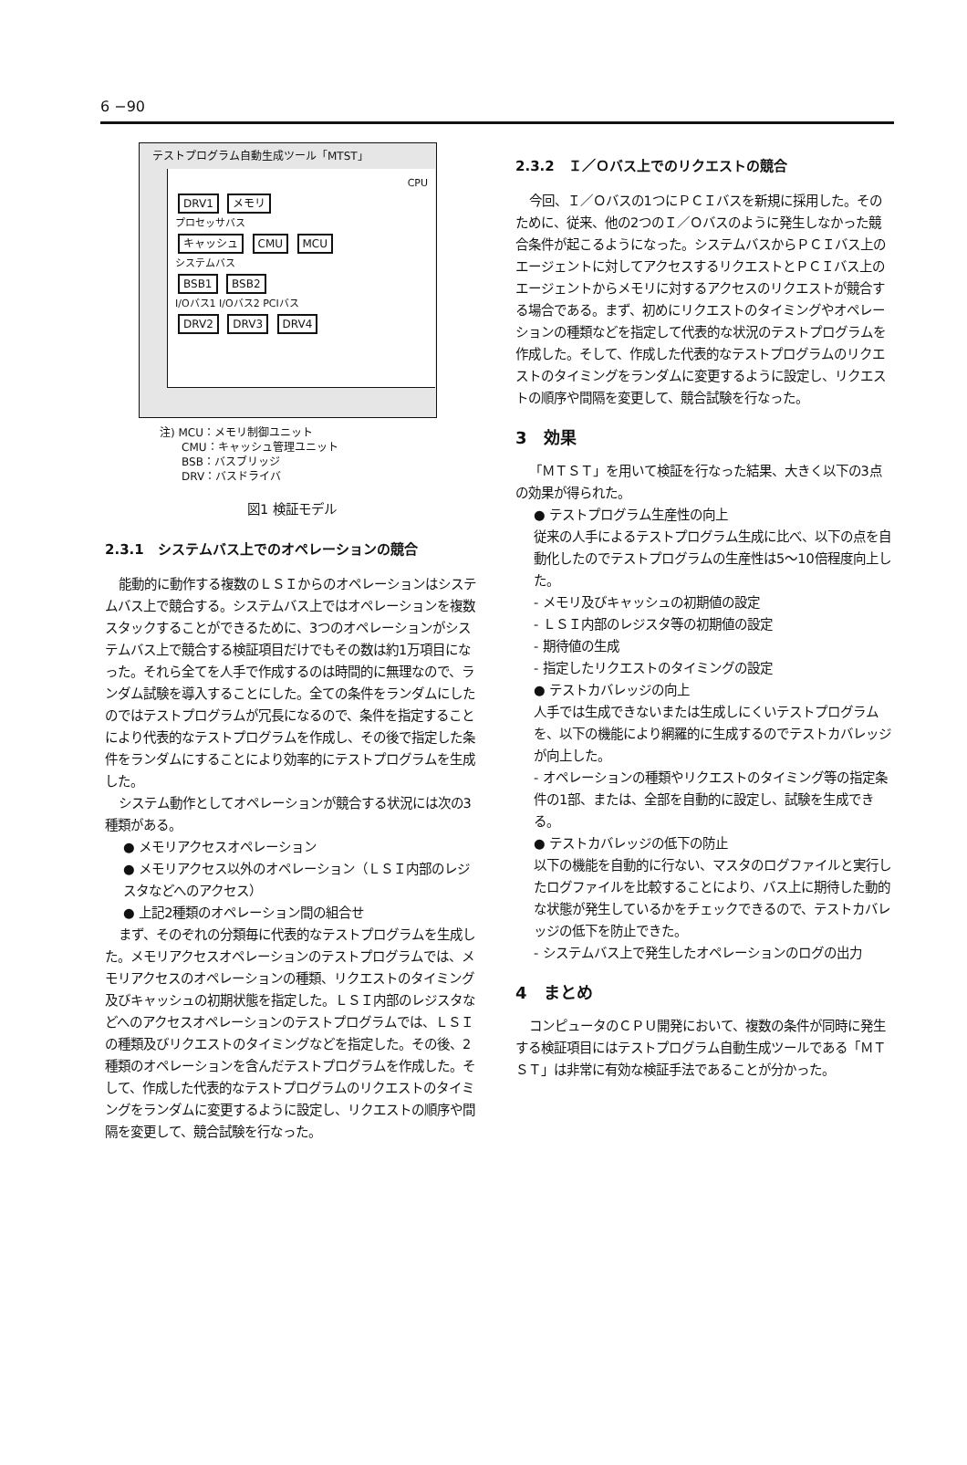6 −90
テストプログラム自動生成ツール「MTST」
CPU
DRV1 メモリ
プロセッサバス
キャッシュ CMU MCU
システムバス
BSB1 BSB2
I/Oバス1 I/Oバス2 PCIバス
DRV2 DRV3 DRV4
注) MCU：メモリ制御ユニット
　　CMU：キャッシュ管理ユニット
　　BSB：バスブリッジ
　　DRV：バスドライバ
図1 検証モデル
2.3.1　システムバス上でのオペレーションの競合
能動的に動作する複数のＬＳＩからのオペレーションはシステムバス上で競合する。システムバス上ではオペレーションを複数スタックすることができるために、3つのオペレーションがシステムバス上で競合する検証項目だけでもその数は約1万項目になった。それら全てを人手で作成するのは時間的に無理なので、ランダム試験を導入することにした。全ての条件をランダムにしたのではテストプログラムが冗長になるので、条件を指定することにより代表的なテストプログラムを作成し、その後で指定した条件をランダムにすることにより効率的にテストプログラムを生成した。
システム動作としてオペレーションが競合する状況には次の3種類がある。
● メモリアクセスオペレーション
● メモリアクセス以外のオペレーション（ＬＳＩ内部のレジスタなどへのアクセス）
● 上記2種類のオペレーション間の組合せ
まず、そのぞれの分類毎に代表的なテストプログラムを生成した。メモリアクセスオペレーションのテストプログラムでは、メモリアクセスのオペレーションの種類、リクエストのタイミング及びキャッシュの初期状態を指定した。ＬＳＩ内部のレジスタなどへのアクセスオペレーションのテストプログラムでは、ＬＳＩの種類及びリクエストのタイミングなどを指定した。その後、2種類のオペレーションを含んだテストプログラムを作成した。そして、作成した代表的なテストプログラムのリクエストのタイミングをランダムに変更するように設定し、リクエストの順序や間隔を変更して、競合試験を行なった。
2.3.2　Ｉ／Ｏバス上でのリクエストの競合
今回、Ｉ／Ｏバスの1つにＰＣＩバスを新規に採用した。そのために、従来、他の2つのＩ／Ｏバスのように発生しなかった競合条件が起こるようになった。システムバスからＰＣＩバス上のエージェントに対してアクセスするリクエストとＰＣＩバス上のエージェントからメモリに対するアクセスのリクエストが競合する場合である。まず、初めにリクエストのタイミングやオペレーションの種類などを指定して代表的な状況のテストプログラムを作成した。そして、作成した代表的なテストプログラムのリクエストのタイミングをランダムに変更するように設定し、リクエストの順序や間隔を変更して、競合試験を行なった。
3　効果
「ＭＴＳＴ」を用いて検証を行なった結果、大きく以下の3点の効果が得られた。
● テストプログラム生産性の向上
従来の人手によるテストプログラム生成に比べ、以下の点を自動化したのでテストプログラムの生産性は5〜10倍程度向上した。
- メモリ及びキャッシュの初期値の設定
- ＬＳＩ内部のレジスタ等の初期値の設定
- 期待値の生成
- 指定したリクエストのタイミングの設定
● テストカバレッジの向上
人手では生成できないまたは生成しにくいテストプログラムを、以下の機能により網羅的に生成するのでテストカバレッジが向上した。
- オペレーションの種類やリクエストのタイミング等の指定条件の1部、または、全部を自動的に設定し、試験を生成できる。
● テストカバレッジの低下の防止
以下の機能を自動的に行ない、マスタのログファイルと実行したログファイルを比較することにより、バス上に期待した動的な状態が発生しているかをチェックできるので、テストカバレッジの低下を防止できた。
- システムバス上で発生したオペレーションのログの出力
4　まとめ
コンピュータのＣＰＵ開発において、複数の条件が同時に発生する検証項目にはテストプログラム自動生成ツールである「ＭＴＳＴ」は非常に有効な検証手法であることが分かった。